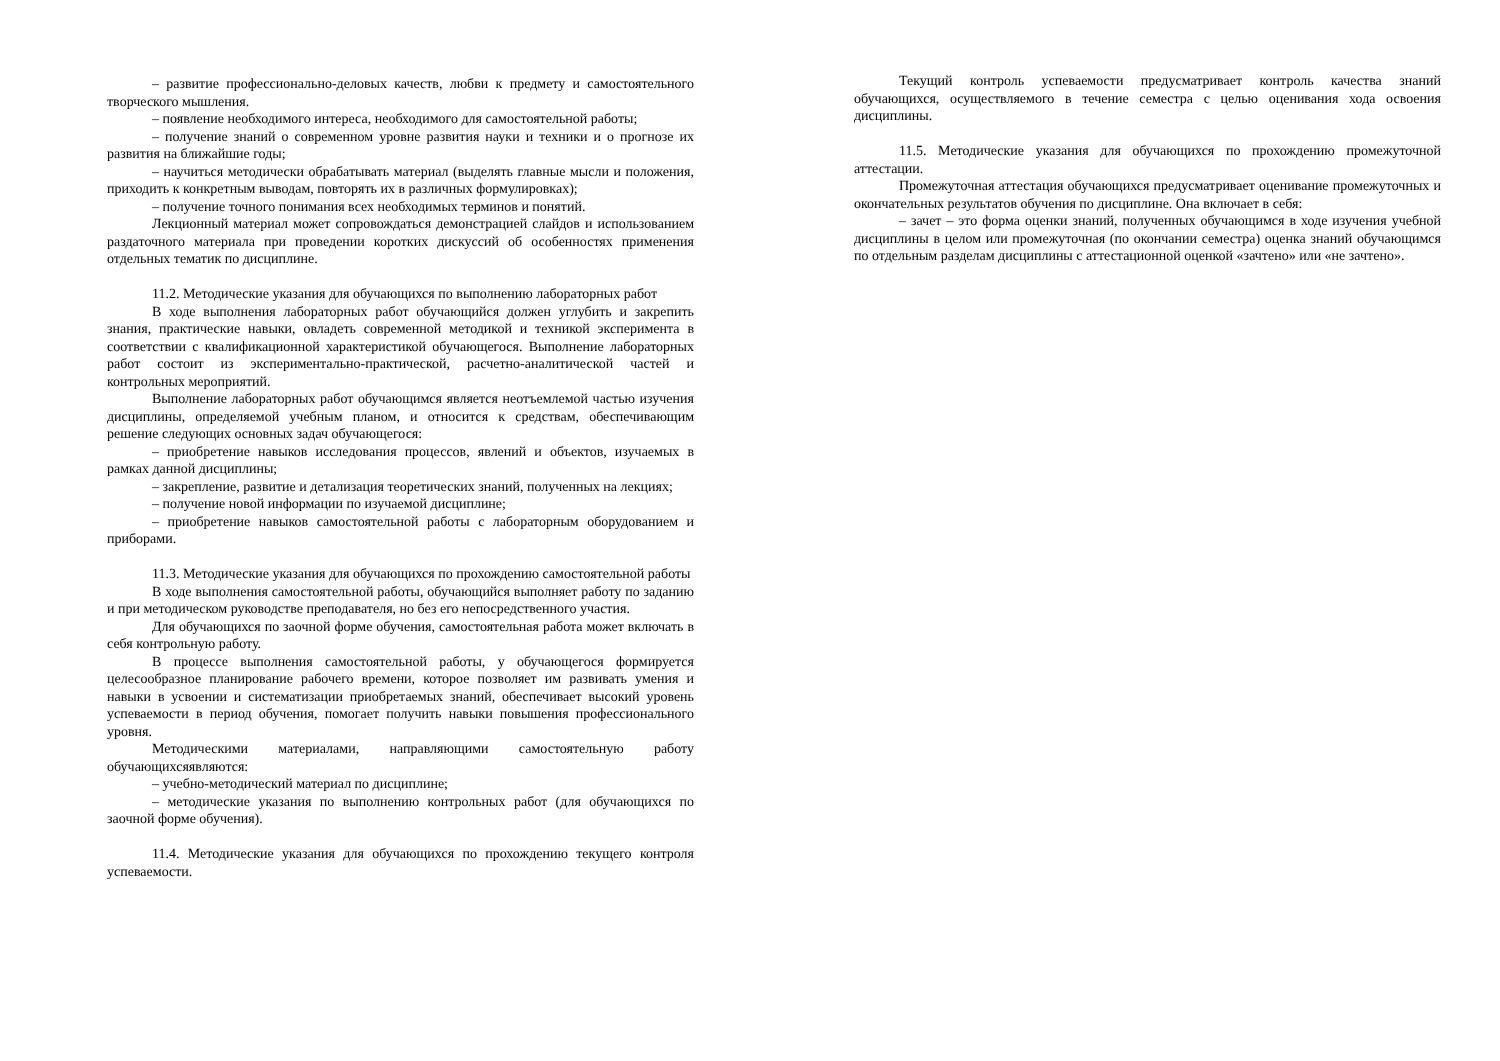– развитие профессионально-деловых качеств, любви к предмету и самостоятельного творческого мышления.
– появление необходимого интереса, необходимого для самостоятельной работы;
– получение знаний о современном уровне развития науки и техники и о прогнозе их развития на ближайшие годы;
– научиться методически обрабатывать материал (выделять главные мысли и положения, приходить к конкретным выводам, повторять их в различных формулировках);
– получение точного понимания всех необходимых терминов и понятий.
Лекционный материал может сопровождаться демонстрацией слайдов и использованием раздаточного материала при проведении коротких дискуссий об особенностях применения отдельных тематик по дисциплине.
11.2. Методические указания для обучающихся по выполнению лабораторных работ
В ходе выполнения лабораторных работ обучающийся должен углубить и закрепить знания, практические навыки, овладеть современной методикой и техникой эксперимента в соответствии с квалификационной характеристикой обучающегося. Выполнение лабораторных работ состоит из экспериментально-практической, расчетно-аналитической частей и контрольных мероприятий.
Выполнение лабораторных работ обучающимся является неотъемлемой частью изучения дисциплины, определяемой учебным планом, и относится к средствам, обеспечивающим решение следующих основных задач обучающегося:
– приобретение навыков исследования процессов, явлений и объектов, изучаемых в рамках данной дисциплины;
– закрепление, развитие и детализация теоретических знаний, полученных на лекциях;
– получение новой информации по изучаемой дисциплине;
– приобретение навыков самостоятельной работы с лабораторным оборудованием и приборами.
11.3. Методические указания для обучающихся по прохождению самостоятельной работы
В ходе выполнения самостоятельной работы, обучающийся выполняет работу по заданию и при методическом руководстве преподавателя, но без его непосредственного участия.
Для обучающихся по заочной форме обучения, самостоятельная работа может включать в себя контрольную работу.
В процессе выполнения самостоятельной работы, у обучающегося формируется целесообразное планирование рабочего времени, которое позволяет им развивать умения и навыки в усвоении и систематизации приобретаемых знаний, обеспечивает высокий уровень успеваемости в период обучения, помогает получить навыки повышения профессионального уровня.
Методическими материалами, направляющими самостоятельную работу обучающихсяявляются:
– учебно-методический материал по дисциплине;
– методические указания по выполнению контрольных работ (для обучающихся по заочной форме обучения).
11.4. Методические указания для обучающихся по прохождению текущего контроля успеваемости.
Текущий контроль успеваемости предусматривает контроль качества знаний обучающихся, осуществляемого в течение семестра с целью оценивания хода освоения дисциплины.
11.5. Методические указания для обучающихся по прохождению промежуточной аттестации.
Промежуточная аттестация обучающихся предусматривает оценивание промежуточных и окончательных результатов обучения по дисциплине. Она включает в себя:
– зачет – это форма оценки знаний, полученных обучающимся в ходе изучения учебной дисциплины в целом или промежуточная (по окончании семестра) оценка знаний обучающимся по отдельным разделам дисциплины с аттестационной оценкой «зачтено» или «не зачтено».